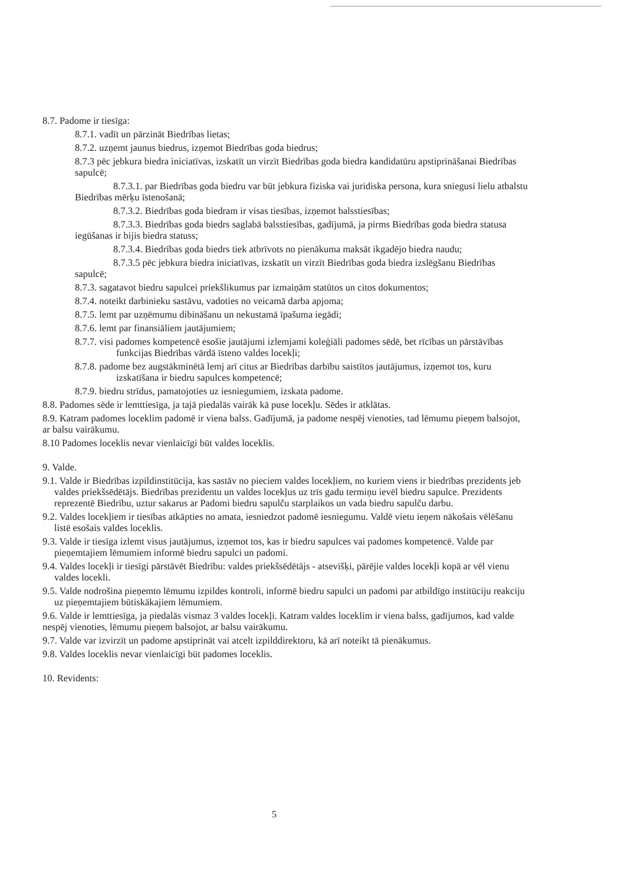8.7. Padome ir tiesīga:
8.7.1. vadīt un pārzināt Biedrības lietas;
8.7.2. uzņemt jaunus biedrus, izņemot Biedrības goda biedrus;
8.7.3 pēc jebkura biedra iniciatīvas, izskatīt un virzīt Biedrības goda biedra kandidatūru apstiprināšanai Biedrības sapulcē;
8.7.3.1. par Biedrības goda biedru var būt jebkura fiziska vai juridiska persona, kura sniegusi lielu atbalstu Biedrības mērķu īstenošanā;
8.7.3.2. Biedrības goda biedram ir visas tiesības, izņemot balsstiesības;
8.7.3.3. Biedrības goda biedrs saglabā balsstiesības, gadījumā, ja pirms Biedrības goda biedra statusa iegūšanas ir bijis biedra statuss;
8.7.3.4. Biedrības goda biedrs tiek atbrīvots no pienākuma maksāt ikgadējo biedra naudu;
8.7.3.5 pēc jebkura biedra iniciatīvas, izskatīt un virzīt Biedrības goda biedra izslēgšanu Biedrības sapulcē;
8.7.3. sagatavot biedru sapulcei priekšlikumus par izmaiņām statūtos un citos dokumentos;
8.7.4. noteikt darbinieku sastāvu, vadoties no veicamā darba apjoma;
8.7.5. lemt par uzņēmumu dibināšanu un nekustamā īpašuma iegādi;
8.7.6. lemt par finansiāliem jautājumiem;
8.7.7. visi padomes kompetencē esošie jautājumi izlemjami koleģiāli padomes sēdē, bet rīcības un pārstāvības funkcijas Biedrības vārdā īsteno valdes locekļi;
8.7.8. padome bez augstākminētā lemj arī citus ar Biedrības darbību saistītos jautājumus, izņemot tos, kuru izskatīšana ir biedru sapulces kompetencē;
8.7.9. biedru strīdus, pamatojoties uz iesniegumiem, izskata padome.
8.8. Padomes sēde ir lemttiesīga, ja tajā piedalās vairāk kā puse locekļu. Sēdes ir atklātas.
8.9. Katram padomes loceklim padomē ir viena balss. Gadījumā, ja padome nespēj vienoties, tad lēmumu pieņem balsojot, ar balsu vairākumu.
8.10 Padomes loceklis nevar vienlaicīgi būt valdes loceklis.
9. Valde.
9.1. Valde ir Biedrības izpildinstitūcija, kas sastāv no pieciem valdes locekļiem, no kuriem viens ir biedrības prezidents jeb valdes priekšsēdētājs. Biedrības prezidentu un valdes locekļus uz trīs gadu termiņu ievēl biedru sapulce. Prezidents reprezentē Biedrību, uztur sakarus ar Padomi biedru sapulču starplaikos un vada biedru sapulču darbu.
9.2. Valdes locekļiem ir tiesības atkāpties no amata, iesniedzot padomē iesniegumu. Valdē vietu ieņem nākošais vēlēšanu listē esošais valdes loceklis.
9.3. Valde ir tiesīga izlemt visus jautājumus, izņemot tos, kas ir biedru sapulces vai padomes kompetencē. Valde par pieņemtajiem lēmumiem informē biedru sapulci un padomi.
9.4. Valdes locekļi ir tiesīgi pārstāvēt Biedrību: valdes priekšsēdētājs - atsevišķi, pārējie valdes locekļi kopā ar vēl vienu valdes locekli.
9.5. Valde nodrošina pieņemto lēmumu izpildes kontroli, informē biedru sapulci un padomi par atbildīgo institūciju reakciju uz pieņemtajiem būtiskākajiem lēmumiem.
9.6. Valde ir lemttiesīga, ja piedalās vismaz 3 valdes locekļi. Katram valdes loceklim ir viena balss, gadījumos, kad valde nespēj vienoties, lēmumu pieņem balsojot, ar balsu vairākumu.
9.7. Valde var izvirzīt un padome apstiprināt vai atcelt izpilddirektoru, kā arī noteikt tā pienākumus.
9.8. Valdes loceklis nevar vienlaicīgi būt padomes loceklis.
10. Revidents:
5